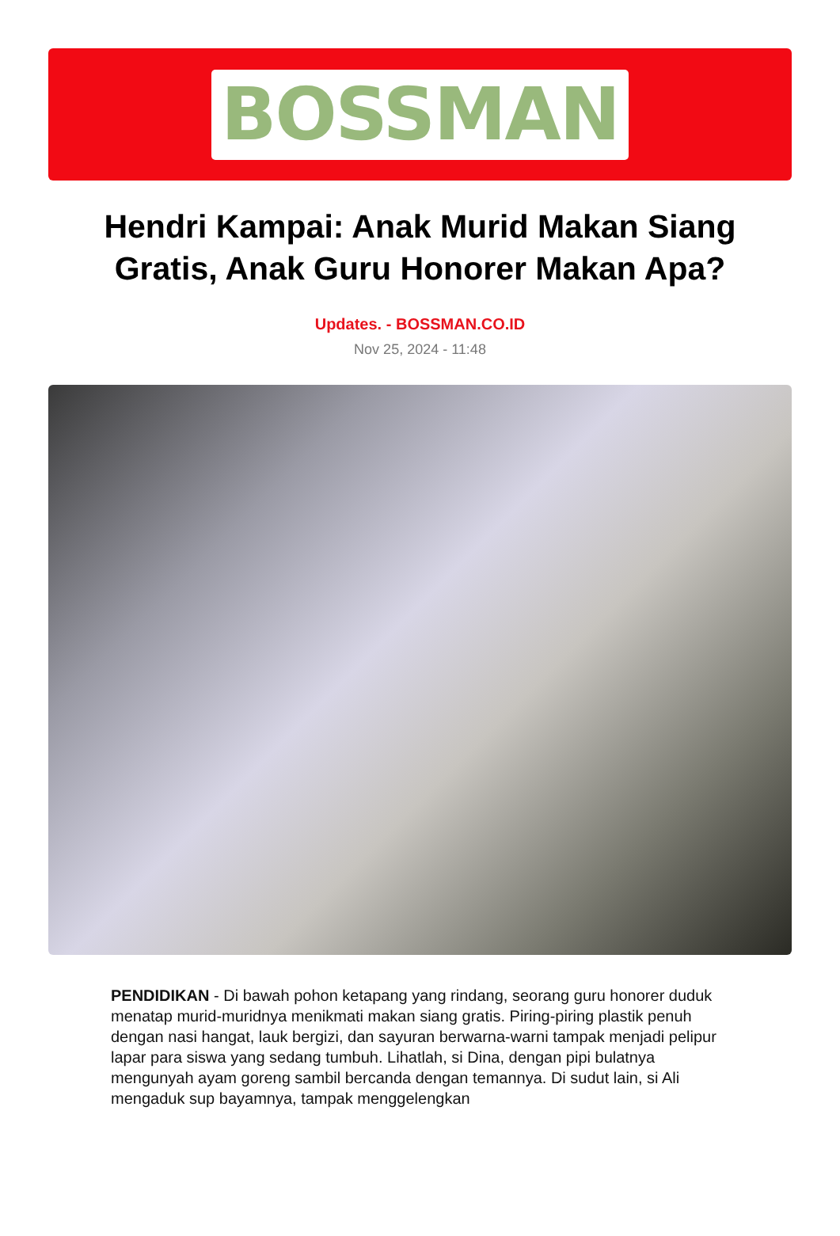BOSSMAN
Hendri Kampai: Anak Murid Makan Siang Gratis, Anak Guru Honorer Makan Apa?
Updates. - BOSSMAN.CO.ID
Nov 25, 2024 - 11:48
PENDIDIKAN - Di bawah pohon ketapang yang rindang, seorang guru honorer duduk menatap murid-muridnya menikmati makan siang gratis. Piring-piring plastik penuh dengan nasi hangat, lauk bergizi, dan sayuran berwarna-warni tampak menjadi pelipur lapar para siswa yang sedang tumbuh. Lihatlah, si Dina, dengan pipi bulatnya mengunyah ayam goreng sambil bercanda dengan temannya. Di sudut lain, si Ali mengaduk sup bayamnya, tampak menggelengkan